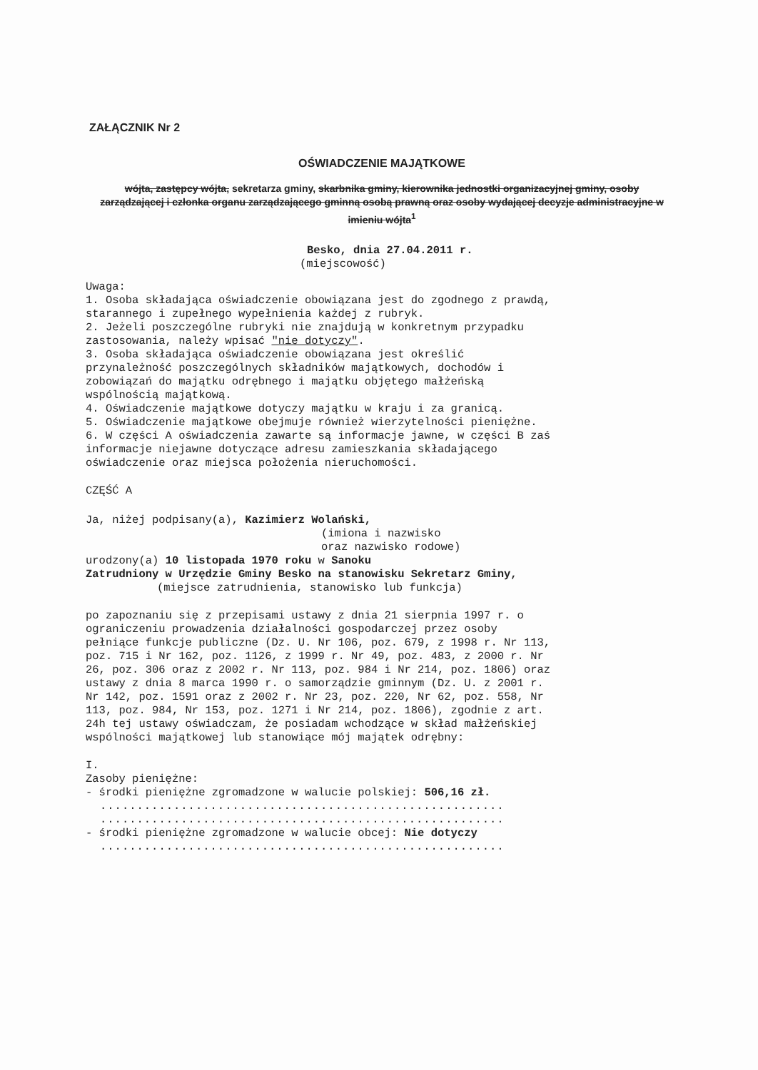ZAŁĄCZNIK Nr 2
OŚWIADCZENIE MAJĄTKOWE
wójta, zastępcy wójta, sekretarza gminy, skarbnika gminy, kierownika jednostki organizacyjnej gminy, osoby zarządzającej i członka organu zarządzającego gminną osobą prawną oraz osoby wydającej decyzje administracyjne w imieniu wójta<sup>1</sup>
Besko, dnia 27.04.2011 r.
(miejscowość)
Uwaga:
1. Osoba składająca oświadczenie obowiązana jest do zgodnego z prawdą, starannego i zupełnego wypełnienia każdej z rubryk.
2. Jeżeli poszczególne rubryki nie znajdują w konkretnym przypadku zastosowania, należy wpisać "nie dotyczy".
3. Osoba składająca oświadczenie obowiązana jest określić przynależność poszczególnych składników majątkowych, dochodów i zobowiązań do majątku odrębnego i majątku objętego małżeńską wspólnością majątkową.
4. Oświadczenie majątkowe dotyczy majątku w kraju i za granicą.
5. Oświadczenie majątkowe obejmuje również wierzytelności pieniężne.
6. W części A oświadczenia zawarte są informacje jawne, w części B zaś informacje niejawne dotyczące adresu zamieszkania składającego oświadczenie oraz miejsca położenia nieruchomości.
CZĘŚĆ A
Ja, niżej podpisany(a), Kazimierz Wolański,
(imiona i nazwisko
oraz nazwisko rodowe)
urodzony(a) 10 listopada 1970 roku w Sanoku
Zatrudniony w Urzędzie Gminy Besko na stanowisku Sekretarz Gminy,
(miejsce zatrudnienia, stanowisko lub funkcja)
po zapoznaniu się z przepisami ustawy z dnia 21 sierpnia 1997 r. o ograniczeniu prowadzenia działalności gospodarczej przez osoby pełniące funkcje publiczne (Dz. U. Nr 106, poz. 679, z 1998 r. Nr 113, poz. 715 i Nr 162, poz. 1126, z 1999 r. Nr 49, poz. 483, z 2000 r. Nr 26, poz. 306 oraz z 2002 r. Nr 113, poz. 984 i Nr 214, poz. 1806) oraz ustawy z dnia 8 marca 1990 r. o samorządzie gminnym (Dz. U. z 2001 r. Nr 142, poz. 1591 oraz z 2002 r. Nr 23, poz. 220, Nr 62, poz. 558, Nr 113, poz. 984, Nr 153, poz. 1271 i Nr 214, poz. 1806), zgodnie z art. 24h tej ustawy oświadczam, że posiadam wchodzące w skład małżeńskiej wspólności majątkowej lub stanowiące mój majątek odrębny:
I.
Zasoby pieniężne:
- środki pieniężne zgromadzone w walucie polskiej: 506,16 zł.
.......................................................
.......................................................
- środki pieniężne zgromadzone w walucie obcej: Nie dotyczy
.......................................................